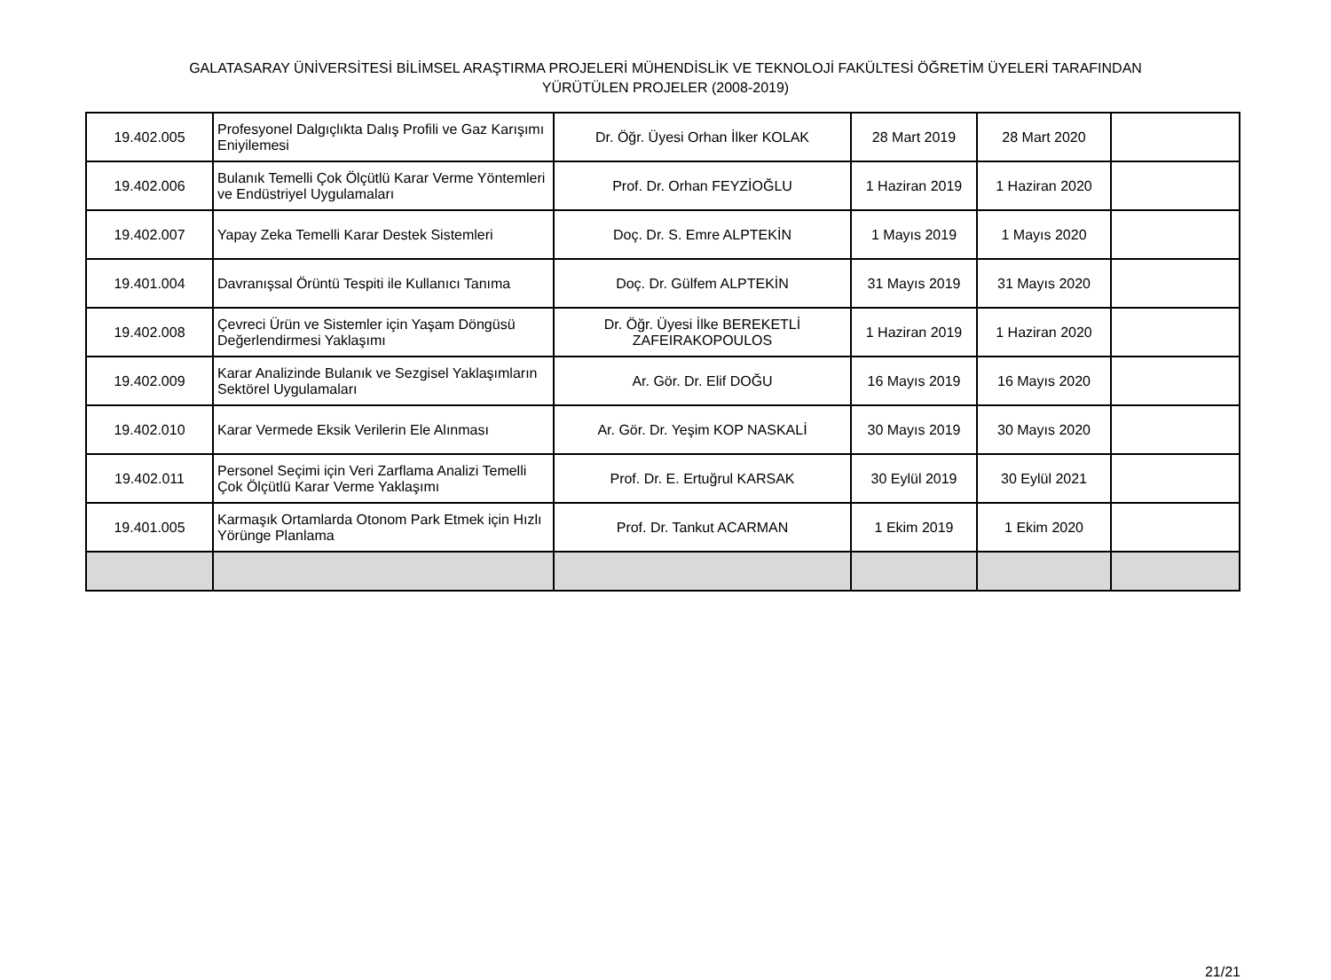GALATASARAY ÜNİVERSİTESİ BİLİMSEL ARAŞTIRMA PROJELERİ MÜHENDİSLİK VE TEKNOLOJİ FAKÜLTESİ ÖĞRETİM ÜYELERİ TARAFINDAN
YÜRÜTÜLEN PROJELER (2008-2019)
| 19.402.005 | Profesyonel Dalgıçlıkta Dalış Profili ve Gaz Karışımı Eniyilemesi | Dr. Öğr. Üyesi Orhan İlker KOLAK | 28 Mart 2019 | 28 Mart 2020 | |
| 19.402.006 | Bulanık Temelli Çok Ölçütlü Karar Verme Yöntemleri ve Endüstriyel Uygulamaları | Prof. Dr. Orhan FEYZİOĞLU | 1 Haziran 2019 | 1 Haziran 2020 | |
| 19.402.007 | Yapay Zeka Temelli Karar Destek Sistemleri | Doç. Dr. S. Emre ALPTEKİN | 1 Mayıs 2019 | 1 Mayıs 2020 | |
| 19.401.004 | Davranışsal Örüntü Tespiti ile Kullanıcı Tanıma | Doç. Dr. Gülfem ALPTEKİN | 31 Mayıs 2019 | 31 Mayıs 2020 | |
| 19.402.008 | Çevreci Ürün ve Sistemler için Yaşam Döngüsü Değerlendirmesi Yaklaşımı | Dr. Öğr. Üyesi İlke BEREKETLİ ZAFEIRAKOPOULOS | 1 Haziran 2019 | 1 Haziran 2020 | |
| 19.402.009 | Karar Analizinde Bulanık ve Sezgisel Yaklaşımların Sektörel Uygulamaları | Ar. Gör. Dr. Elif DOĞU | 16 Mayıs 2019 | 16 Mayıs 2020 | |
| 19.402.010 | Karar Vermede Eksik Verilerin Ele Alınması | Ar. Gör. Dr. Yeşim KOP NASKALİ | 30 Mayıs 2019 | 30 Mayıs 2020 | |
| 19.402.011 | Personel Seçimi için Veri Zarflama Analizi Temelli Çok Ölçütlü Karar Verme Yaklaşımı | Prof. Dr. E. Ertuğrul KARSAK | 30 Eylül 2019 | 30 Eylül 2021 | |
| 19.401.005 | Karmaşık Ortamlarda Otonom Park Etmek için Hızlı Yörünge Planlama | Prof. Dr. Tankut ACARMAN | 1 Ekim 2019 | 1 Ekim 2020 | |
21/21